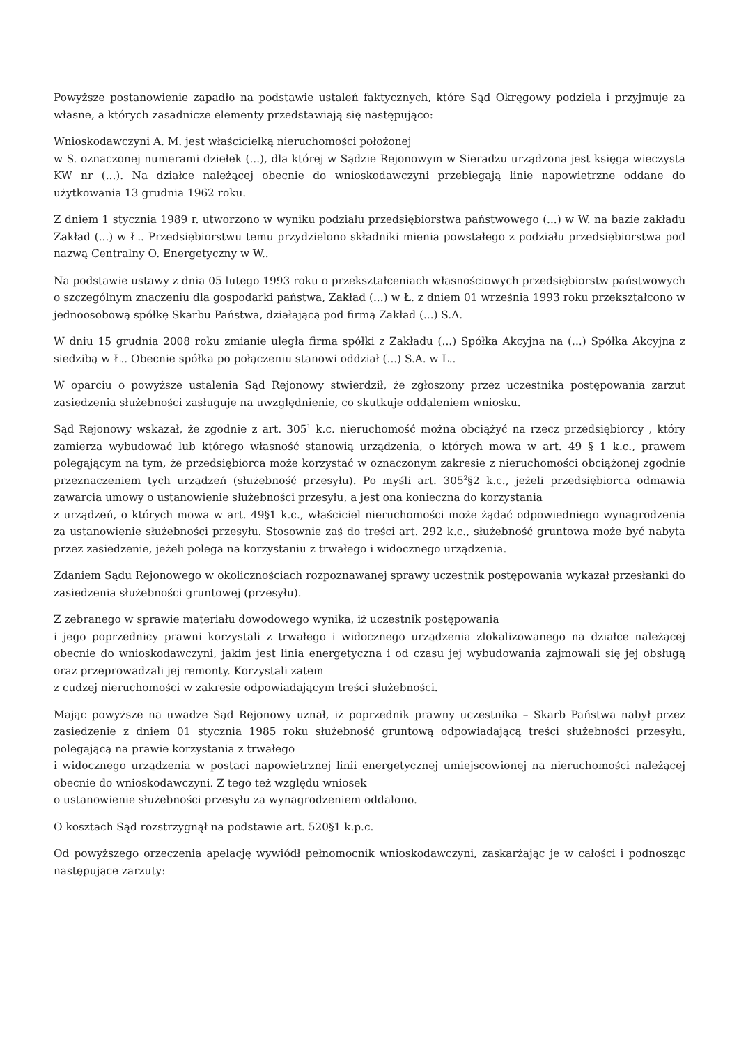Powyższe postanowienie zapadło na podstawie ustaleń faktycznych, które Sąd Okręgowy podziela i przyjmuje za własne, a których zasadnicze elementy przedstawiają się następująco:
Wnioskodawczyni A. M. jest właścicielką nieruchomości położonej
w S. oznaczonej numerami dziełek (...), dla której w Sądzie Rejonowym w Sieradzu urządzona jest księga wieczysta KW nr (...). Na działce należącej obecnie do wnioskodawczyni przebiegają linie napowietrzne oddane do użytkowania 13 grudnia 1962 roku.
Z dniem 1 stycznia 1989 r. utworzono w wyniku podziału przedsiębiorstwa państwowego (...) w W. na bazie zakładu Zakład (...) w Ł.. Przedsiębiorstwu temu przydzielono składniki mienia powstałego z podziału przedsiębiorstwa pod nazwą Centralny O. Energetyczny w W..
Na podstawie ustawy z dnia 05 lutego 1993 roku o przekształceniach własnościowych przedsiębiorstw państwowych o szczególnym znaczeniu dla gospodarki państwa, Zakład (...) w Ł. z dniem 01 września 1993 roku przekształcono w jednoosobową spółkę Skarbu Państwa, działającą pod firmą Zakład (...) S.A.
W dniu 15 grudnia 2008 roku zmianie uległa firma spółki z Zakładu (...) Spółka Akcyjna na (...) Spółka Akcyjna z siedzibą w Ł.. Obecnie spółka po połączeniu stanowi oddział (...) S.A. w L..
W oparciu o powyższe ustalenia Sąd Rejonowy stwierdził, że zgłoszony przez uczestnika postępowania zarzut zasiedzenia służebności zasługuje na uwzględnienie, co skutkuje oddaleniem wniosku.
Sąd Rejonowy wskazał, że zgodnie z art. 305<sup>1</sup> k.c. nieruchomość można obciążyć na rzecz przedsiębiorcy , który zamierza wybudować lub którego własność stanowią urządzenia, o których mowa w art. 49 § 1 k.c., prawem polegającym na tym, że przedsiębiorca może korzystać w oznaczonym zakresie z nieruchomości obciążonej zgodnie przeznaczeniem tych urządzeń (służebność przesyłu). Po myśli art. 305<sup>2</sup>§2 k.c., jeżeli przedsiębiorca odmawia zawarcia umowy o ustanowienie służebności przesyłu, a jest ona konieczna do korzystania
z urządzeń, o których mowa w art. 49§1 k.c., właściciel nieruchomości może żądać odpowiedniego wynagrodzenia za ustanowienie służebności przesyłu. Stosownie zaś do treści art. 292 k.c., służebność gruntowa może być nabyta przez zasiedzenie, jeżeli polega na korzystaniu z trwałego i widocznego urządzenia.
Zdaniem Sądu Rejonowego w okolicznościach rozpoznawanej sprawy uczestnik postępowania wykazał przesłanki do zasiedzenia służebności gruntowej (przesyłu).
Z zebranego w sprawie materiału dowodowego wynika, iż uczestnik postępowania
i jego poprzednicy prawni korzystali z trwałego i widocznego urządzenia zlokalizowanego na działce należącej obecnie do wnioskodawczyni, jakim jest linia energetyczna i od czasu jej wybudowania zajmowali się jej obsługą oraz przeprowadzali jej remonty. Korzystali zatem
z cudzej nieruchomości w zakresie odpowiadającym treści służebności.
Mając powyższe na uwadze Sąd Rejonowy uznał, iż poprzednik prawny uczestnika – Skarb Państwa nabył przez zasiedzenie z dniem 01 stycznia 1985 roku służebność gruntową odpowiadającą treści służebności przesyłu, polegającą na prawie korzystania z trwałego
i widocznego urządzenia w postaci napowietrznej linii energetycznej umiejscowionej na nieruchomości należącej obecnie do wnioskodawczyni. Z tego też względu wniosek
o ustanowienie służebności przesyłu za wynagrodzeniem oddalono.
O kosztach Sąd rozstrzygnął na podstawie art. 520§1 k.p.c.
Od powyższego orzeczenia apelację wywiódł pełnomocnik wnioskodawczyni, zaskarżając je w całości i podnosząc następujące zarzuty: